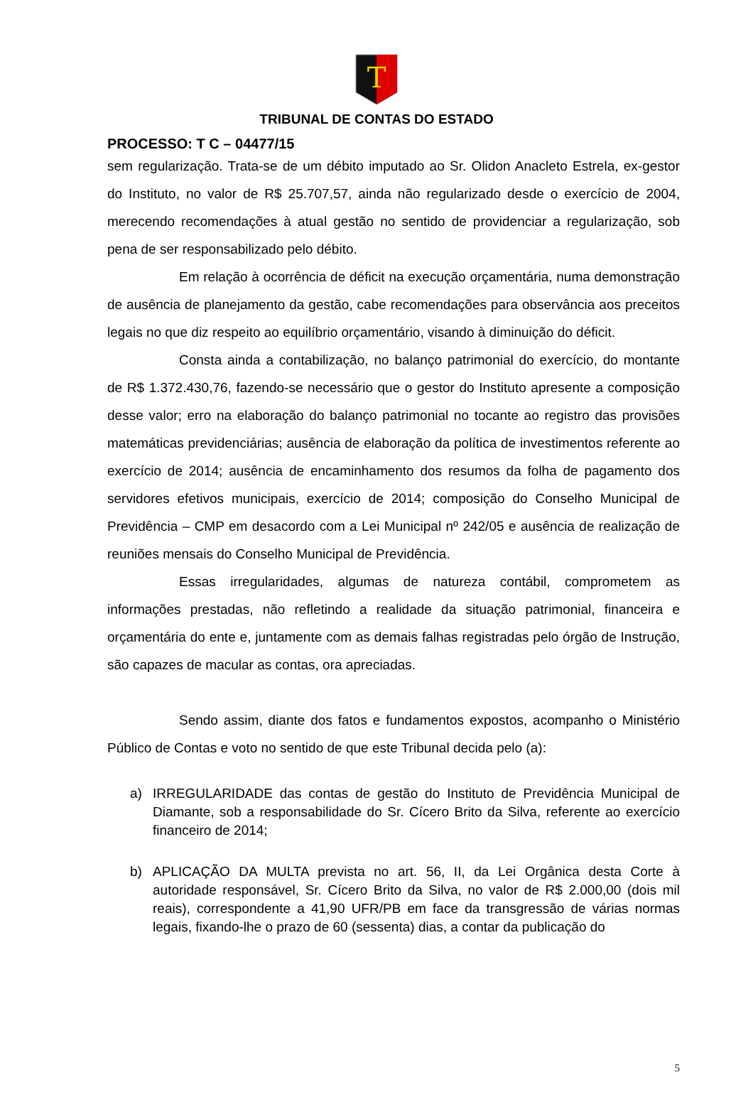T
TRIBUNAL DE CONTAS DO ESTADO
PROCESSO: T C – 04477/15
sem regularização. Trata-se de um débito imputado ao Sr. Olidon Anacleto Estrela, ex-gestor do Instituto, no valor de R$ 25.707,57, ainda não regularizado desde o exercício de 2004, merecendo recomendações à atual gestão no sentido de providenciar a regularização, sob pena de ser responsabilizado pelo débito.
Em relação à ocorrência de déficit na execução orçamentária, numa demonstração de ausência de planejamento da gestão, cabe recomendações para observância aos preceitos legais no que diz respeito ao equilíbrio orçamentário, visando à diminuição do déficit.
Consta ainda a contabilização, no balanço patrimonial do exercício, do montante de R$ 1.372.430,76, fazendo-se necessário que o gestor do Instituto apresente a composição desse valor; erro na elaboração do balanço patrimonial no tocante ao registro das provisões matemáticas previdenciárias; ausência de elaboração da política de investimentos referente ao exercício de 2014; ausência de encaminhamento dos resumos da folha de pagamento dos servidores efetivos municipais, exercício de 2014; composição do Conselho Municipal de Previdência – CMP em desacordo com a Lei Municipal nº 242/05 e ausência de realização de reuniões mensais do Conselho Municipal de Previdência.
Essas irregularidades, algumas de natureza contábil, comprometem as informações prestadas, não refletindo a realidade da situação patrimonial, financeira e orçamentária do ente e, juntamente com as demais falhas registradas pelo órgão de Instrução, são capazes de macular as contas, ora apreciadas.
Sendo assim, diante dos fatos e fundamentos expostos, acompanho o Ministério Público de Contas e voto no sentido de que este Tribunal decida pelo (a):
a) IRREGULARIDADE das contas de gestão do Instituto de Previdência Municipal de Diamante, sob a responsabilidade do Sr. Cícero Brito da Silva, referente ao exercício financeiro de 2014;
b) APLICAÇÃO DA MULTA prevista no art. 56, II, da Lei Orgânica desta Corte à autoridade responsável, Sr. Cícero Brito da Silva, no valor de R$ 2.000,00 (dois mil reais), correspondente a 41,90 UFR/PB em face da transgressão de várias normas legais, fixando-lhe o prazo de 60 (sessenta) dias, a contar da publicação do
5